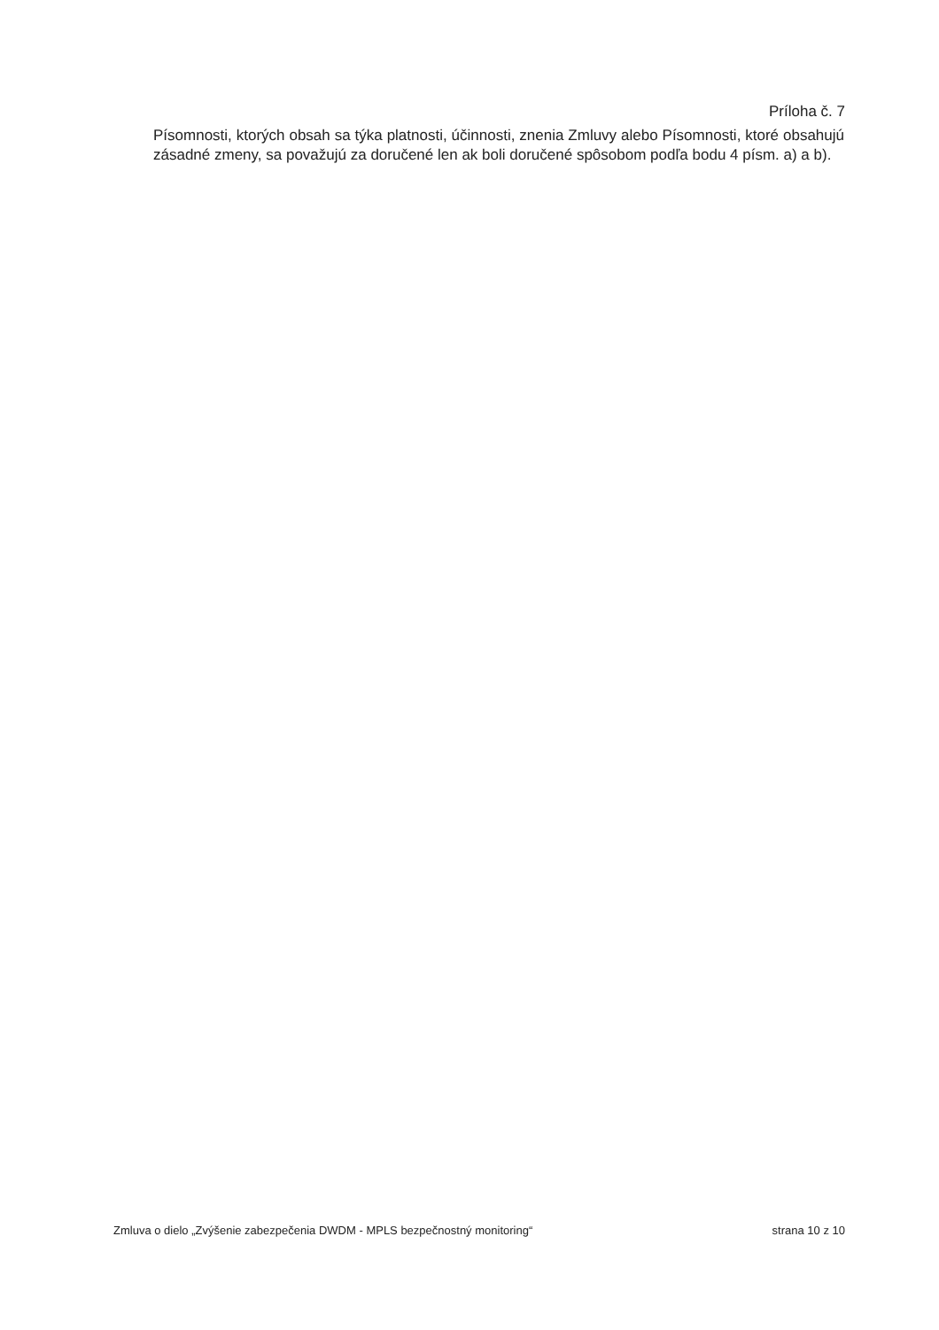Príloha č. 7
Písomnosti, ktorých obsah sa týka platnosti, účinnosti, znenia Zmluvy alebo Písomnosti, ktoré obsahujú zásadné zmeny, sa považujú za doručené len ak boli doručené spôsobom podľa bodu 4 písm. a) a b).
Zmluva o dielo „Zvýšenie zabezpečenia DWDM - MPLS bezpečnostný monitoring“ strana 10 z 10